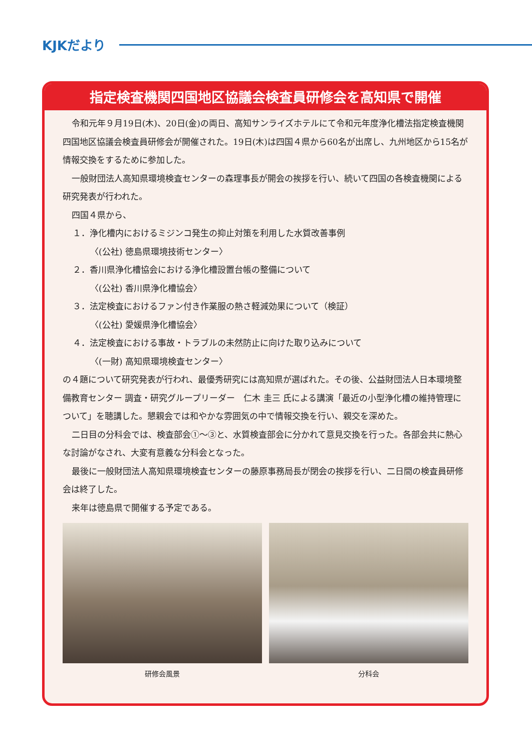KJKだより
指定検査機関四国地区協議会検査員研修会を高知県で開催
令和元年９月19日(木)、20日(金)の両日、高知サンライズホテルにて令和元年度浄化槽法指定検査機関四国地区協議会検査員研修会が開催された。19日(木)は四国４県から60名が出席し、九州地区から15名が情報交換をするために参加した。
一般財団法人高知県環境検査センターの森理事長が開会の挨拶を行い、続いて四国の各検査機関による研究発表が行われた。
四国４県から、
１．浄化槽内におけるミジンコ発生の抑止対策を利用した水質改善事例
〈(公社) 徳島県環境技術センター〉
２．香川県浄化槽協会における浄化槽設置台帳の整備について
〈(公社) 香川県浄化槽協会〉
３．法定検査におけるファン付き作業服の熱さ軽減効果について（検証）
〈(公社) 愛媛県浄化槽協会〉
４．法定検査における事故・トラブルの未然防止に向けた取り込みについて
〈(一財) 高知県環境検査センター〉
の４題について研究発表が行われ、最優秀研究には高知県が選ばれた。その後、公益財団法人日本環境整備教育センター 調査・研究グループリーダー　仁木 圭三 氏による講演「最近の小型浄化槽の維持管理について」を聴講した。懇親会では和やかな雰囲気の中で情報交換を行い、親交を深めた。
二日目の分科会では、検査部会①～③と、水質検査部会に分かれて意見交換を行った。各部会共に熱心な討論がなされ、大変有意義な分科会となった。
最後に一般財団法人高知県環境検査センターの藤原事務局長が閉会の挨拶を行い、二日間の検査員研修会は終了した。
来年は徳島県で開催する予定である。
研修会風景 分科会